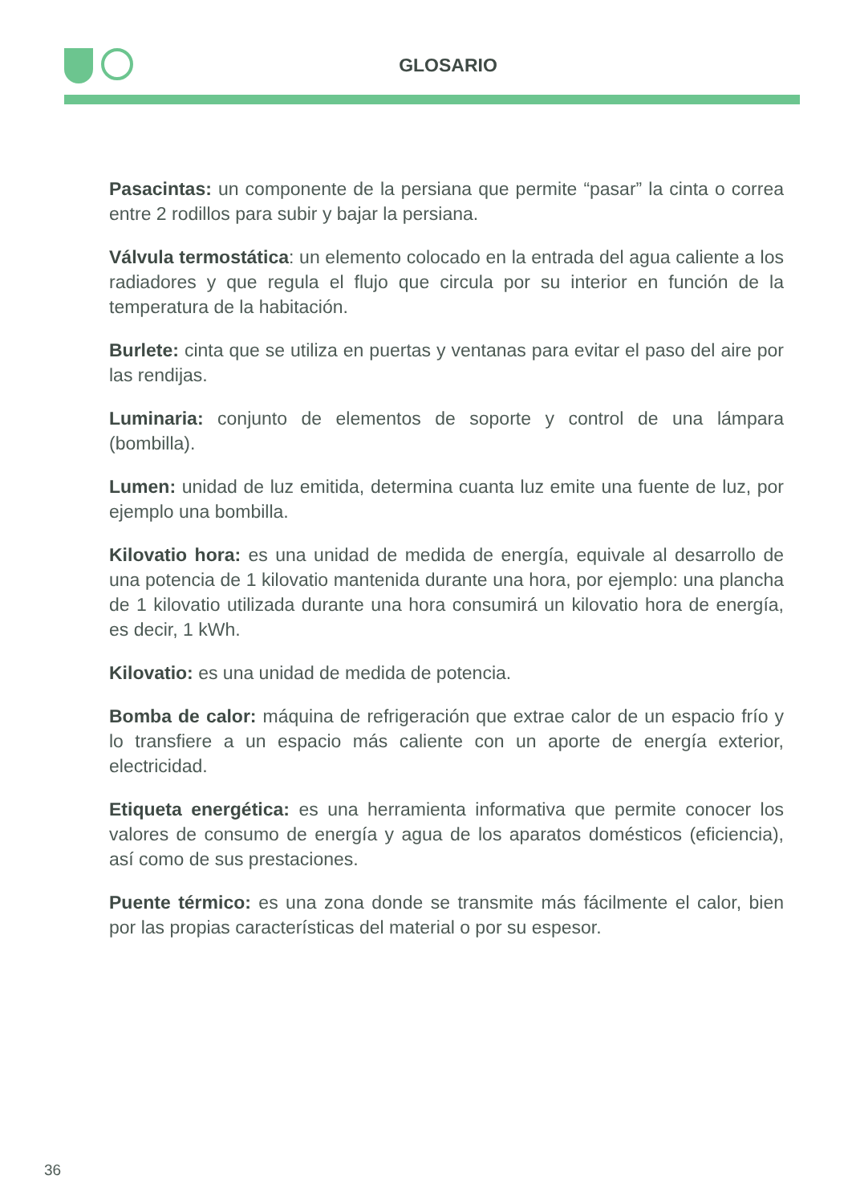GLOSARIO
Pasacintas: un componente de la persiana que permite “pasar” la cinta o correa entre 2 rodillos para subir y bajar la persiana.
Válvula termostática: un elemento colocado en la entrada del agua caliente a los radiadores y que regula el flujo que circula por su interior en función de la temperatura de la habitación.
Burlete: cinta que se utiliza en puertas y ventanas para evitar el paso del aire por las rendijas.
Luminaria: conjunto de elementos de soporte y control de una lámpara (bombilla).
Lumen: unidad de luz emitida, determina cuanta luz emite una fuente de luz, por ejemplo una bombilla.
Kilovatio hora: es una unidad de medida de energía, equivale al desarrollo de una potencia de 1 kilovatio mantenida durante una hora, por ejemplo: una plancha de 1 kilovatio utilizada durante una hora consumirá un kilovatio hora de energía, es decir, 1 kWh.
Kilovatio: es una unidad de medida de potencia.
Bomba de calor: máquina de refrigeración que extrae calor de un espacio frío y lo transfiere a un espacio más caliente con un aporte de energía exterior, electricidad.
Etiqueta energética: es una herramienta informativa que permite conocer los valores de consumo de energía y agua de los aparatos domésticos (eficiencia), así como de sus prestaciones.
Puente térmico: es una zona donde se transmite más fácilmente el calor, bien por las propias características del material o por su espesor.
36